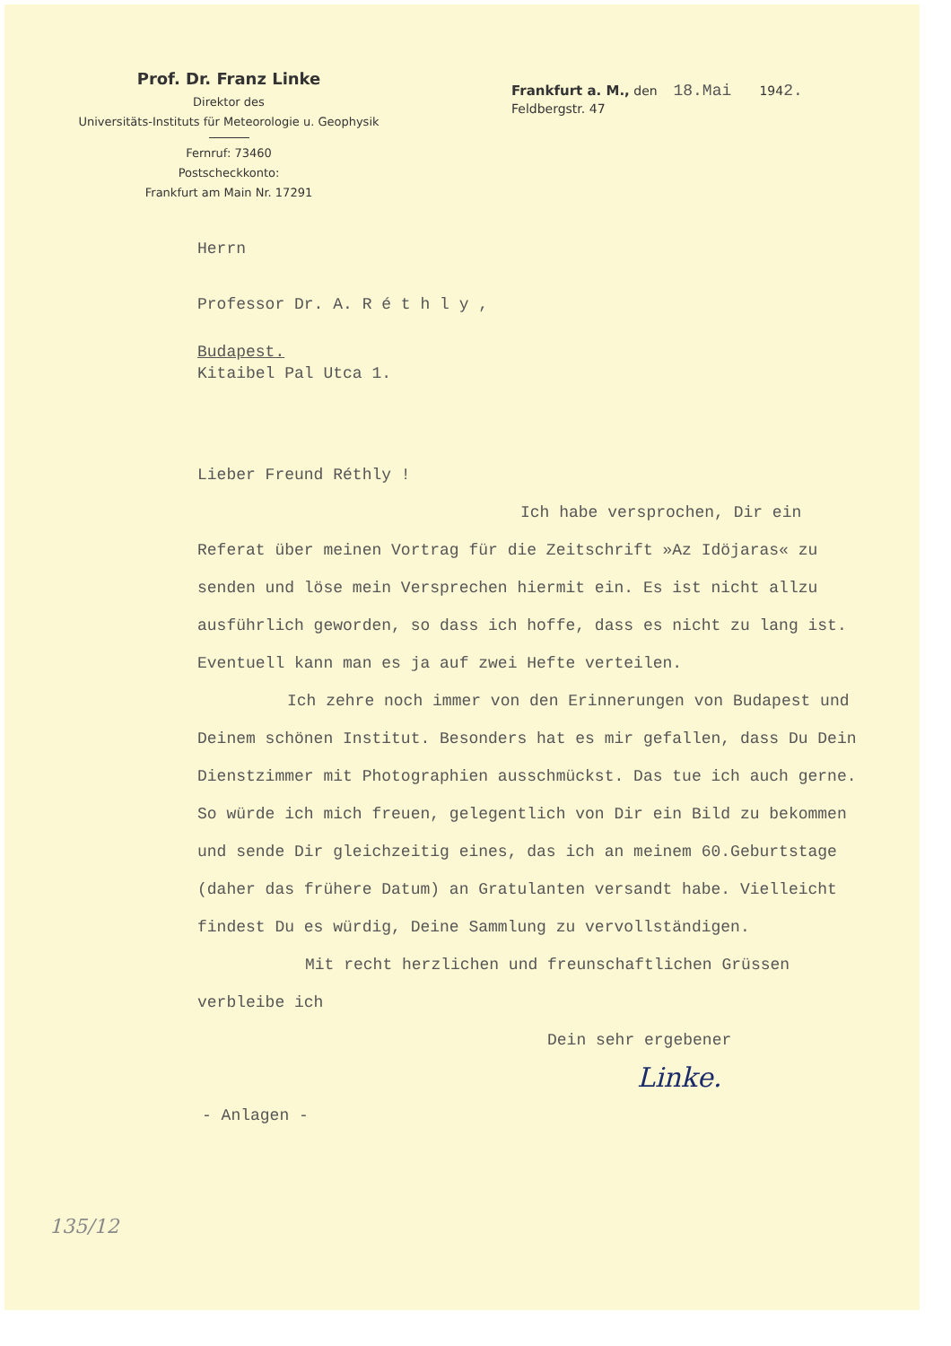Prof. Dr. Franz Linke
Direktor des
Universitäts-Instituts für Meteorologie u. Geophysik
Fernruf: 73460
Postscheckkonto:
Frankfurt am Main Nr. 17291
Frankfurt a. M., den 18.Mai 1942.
Feldbergstr. 47
Herrn
Professor Dr. A. R é t h l y ,
Budapest.
Kitaibel Pal Utca 1.
Lieber Freund Réthly !
Ich habe versprochen, Dir ein Referat über meinen Vortrag für die Zeitschrift »Az Idöjaras« zu senden und löse mein Versprechen hiermit ein. Es ist nicht allzu ausführlich geworden, so dass ich hoffe, dass es nicht zu lang ist. Eventuell kann man es ja auf zwei Hefte verteilen.
Ich zehre noch immer von den Erinnerungen von Budapest und Deinem schönen Institut. Besonders hat es mir gefallen, dass Du Dein Dienstzimmer mit Photographien ausschmückst. Das tue ich auch gerne. So würde ich mich freuen, gelegentlich von Dir ein Bild zu bekommen und sende Dir gleichzeitig eines, das ich an meinem 60.Geburtstage (daher das frühere Datum) an Gratulanten versandt habe. Vielleicht findest Du es würdig, Deine Sammlung zu vervollständigen.
Mit recht herzlichen und freunschaftlichen Grüssen verbleibe ich
Dein sehr ergebener
Linke.
- Anlagen -
135/12